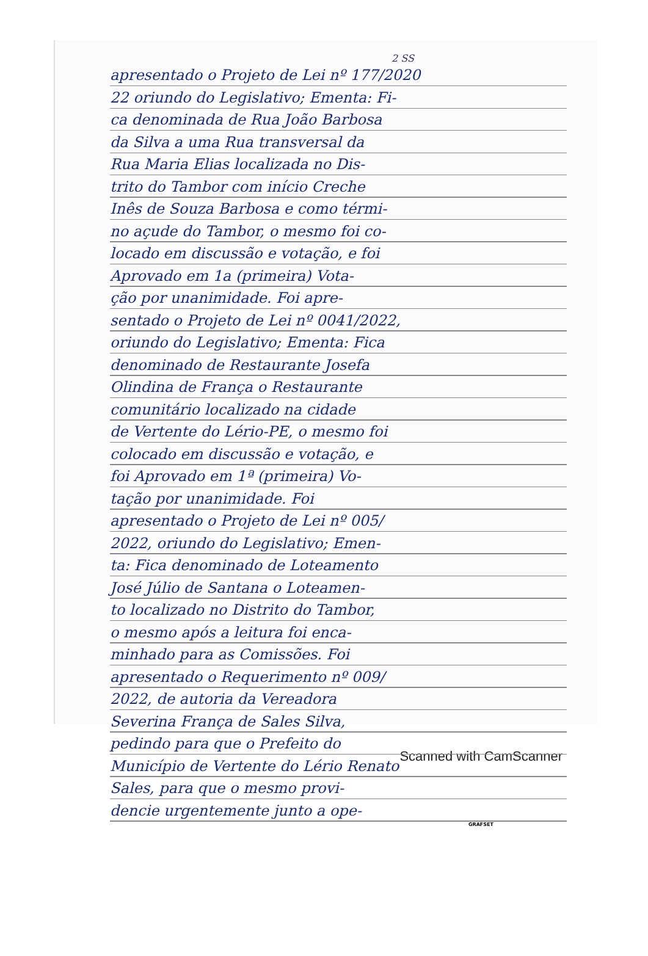2 SS
apresentado o Projeto de Lei nº 177/2020
22 oriundo do Legislativo; Ementa: Fi-
ca denominada de Rua João Barbosa
da Silva a uma Rua transversal da
Rua Maria Elias localizada no Dis-
trito do Tambor com início Creche
Inês de Souza Barbosa e como térmi-
no açude do Tambor, o mesmo foi co-
locado em discussão e votação, e foi
Aprovado em 1a (primeira) Vota-
ção por unanimidade. Foi apre-
sentado o Projeto de Lei nº 0041/2022,
oriundo do Legislativo; Ementa: Fica
denominado de Restaurante Josefa
Olindina de França o Restaurante
comunitário localizado na cidade
de Vertente do Lério-PE, o mesmo foi
colocado em discussão e votação, e
foi Aprovado em 1ª (primeira) Vo-
tação por unanimidade. Foi
apresentado o Projeto de Lei nº 005/
2022, oriundo do Legislativo; Emen-
ta: Fica denominado de Loteamento
José Júlio de Santana o Loteamen-
to localizado no Distrito do Tambor,
o mesmo após a leitura foi enca-
minhado para as Comissões. Foi
apresentado o Requerimento nº 009/
2022, de autoria da Vereadora
Severina França de Sales Silva,
pedindo para que o Prefeito do
Município de Vertente do Lério Renato
Sales, para que o mesmo provi-
dencie urgentemente junto a ope-
GRAFSET
Scanned with CamScanner